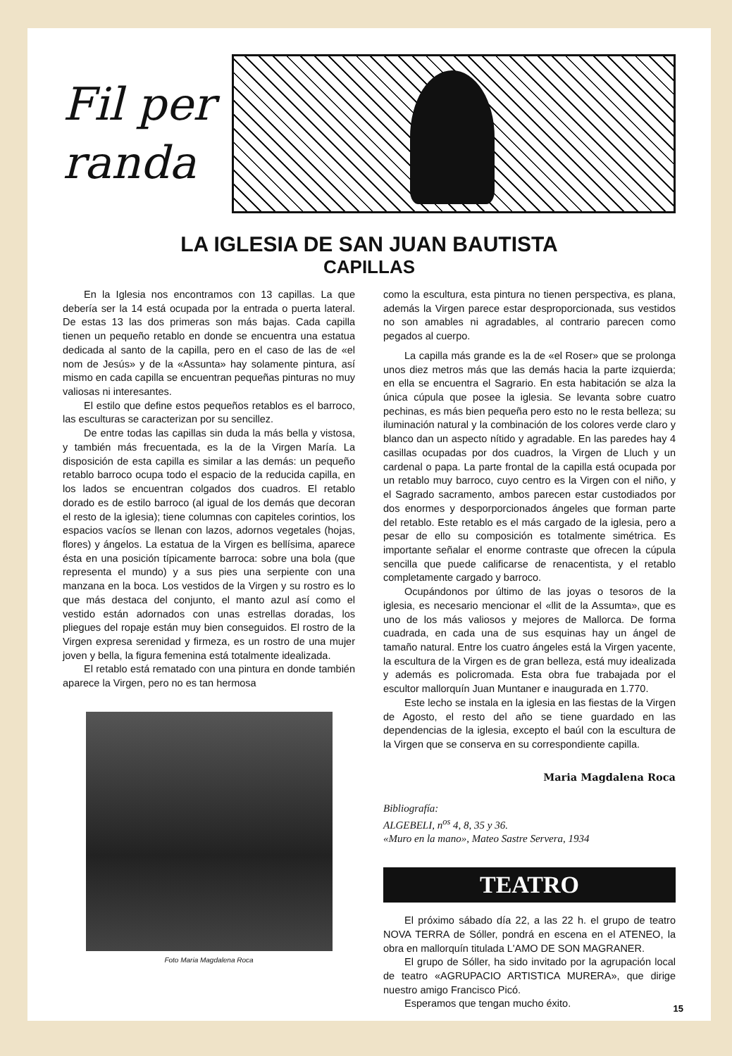Fil per randa
LA IGLESIA DE SAN JUAN BAUTISTA
CAPILLAS
En la Iglesia nos encontramos con 13 capillas. La que debería ser la 14 está ocupada por la entrada o puerta lateral. De estas 13 las dos primeras son más bajas. Cada capilla tienen un pequeño retablo en donde se encuentra una estatua dedicada al santo de la capilla, pero en el caso de las de «el nom de Jesús» y de la «Assunta» hay solamente pintura, así mismo en cada capilla se encuentran pequeñas pinturas no muy valiosas ni interesantes.
El estilo que define estos pequeños retablos es el barroco, las esculturas se caracterizan por su sencillez.
De entre todas las capillas sin duda la más bella y vistosa, y también más frecuentada, es la de la Virgen María. La disposición de esta capilla es similar a las demás: un pequeño retablo barroco ocupa todo el espacio de la reducida capilla, en los lados se encuentran colgados dos cuadros. El retablo dorado es de estilo barroco (al igual de los demás que decoran el resto de la iglesia); tiene columnas con capiteles corintios, los espacios vacíos se llenan con lazos, adornos vegetales (hojas, flores) y ángelos. La estatua de la Virgen es bellísima, aparece ésta en una posición típicamente barroca: sobre una bola (que representa el mundo) y a sus pies una serpiente con una manzana en la boca. Los vestidos de la Virgen y su rostro es lo que más destaca del conjunto, el manto azul así como el vestido están adornados con unas estrellas doradas, los pliegues del ropaje están muy bien conseguidos. El rostro de la Virgen expresa serenidad y firmeza, es un rostro de una mujer joven y bella, la figura femenina está totalmente idealizada.
El retablo está rematado con una pintura en donde también aparece la Virgen, pero no es tan hermosa
Foto Maria Magdalena Roca
como la escultura, esta pintura no tienen perspectiva, es plana, además la Virgen parece estar desproporcionada, sus vestidos no son amables ni agradables, al contrario parecen como pegados al cuerpo.
La capilla más grande es la de «el Roser» que se prolonga unos diez metros más que las demás hacia la parte izquierda; en ella se encuentra el Sagrario. En esta habitación se alza la única cúpula que posee la iglesia. Se levanta sobre cuatro pechinas, es más bien pequeña pero esto no le resta belleza; su iluminación natural y la combinación de los colores verde claro y blanco dan un aspecto nítido y agradable. En las paredes hay 4 casillas ocupadas por dos cuadros, la Virgen de Lluch y un cardenal o papa. La parte frontal de la capilla está ocupada por un retablo muy barroco, cuyo centro es la Virgen con el niño, y el Sagrado sacramento, ambos parecen estar custodiados por dos enormes y desporporcionados ángeles que forman parte del retablo. Este retablo es el más cargado de la iglesia, pero a pesar de ello su composición es totalmente simétrica. Es importante señalar el enorme contraste que ofrecen la cúpula sencilla que puede calificarse de renacentista, y el retablo completamente cargado y barroco.
Ocupándonos por último de las joyas o tesoros de la iglesia, es necesario mencionar el «llit de la Assumta», que es uno de los más valiosos y mejores de Mallorca. De forma cuadrada, en cada una de sus esquinas hay un ángel de tamaño natural. Entre los cuatro ángeles está la Virgen yacente, la escultura de la Virgen es de gran belleza, está muy idealizada y además es policromada. Esta obra fue trabajada por el escultor mallorquín Juan Muntaner e inaugurada en 1.770.
Este lecho se instala en la iglesia en las fiestas de la Virgen de Agosto, el resto del año se tiene guardado en las dependencias de la iglesia, excepto el baúl con la escultura de la Virgen que se conserva en su correspondiente capilla.
Maria Magdalena Roca
Bibliografía:
ALGEBELI, n<sup>os</sup> 4, 8, 35 y 36.
«Muro en la mano», Mateo Sastre Servera, 1934
TEATRO
El próximo sábado día 22, a las 22 h. el grupo de teatro NOVA TERRA de Sóller, pondrá en escena en el ATENEO, la obra en mallorquín titulada L'AMO DE SON MAGRANER.
El grupo de Sóller, ha sido invitado por la agrupación local de teatro «AGRUPACIO ARTISTICA MURERA», que dirige nuestro amigo Francisco Picó.
Esperamos que tengan mucho éxito.
15